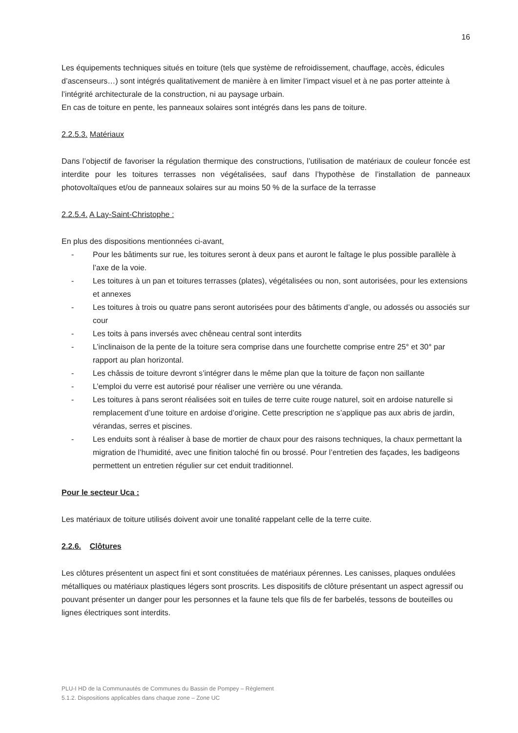16
Les équipements techniques situés en toiture (tels que système de refroidissement, chauffage, accès, édicules d’ascenseurs…) sont intégrés qualitativement de manière à en limiter l’impact visuel et à ne pas porter atteinte à l’intégrité architecturale de la construction, ni au paysage urbain.
En cas de toiture en pente, les panneaux solaires sont intégrés dans les pans de toiture.
2.2.5.3. Matériaux
Dans l’objectif de favoriser la régulation thermique des constructions, l’utilisation de matériaux de couleur foncée est interdite pour les toitures terrasses non végétalisées, sauf dans l’hypothèse de l’installation de panneaux photovoltaïques et/ou de panneaux solaires sur au moins 50 % de la surface de la terrasse
2.2.5.4. A Lay-Saint-Christophe :
En plus des dispositions mentionnées ci-avant,
- Pour les bâtiments sur rue, les toitures seront à deux pans et auront le faîtage le plus possible parallèle à l’axe de la voie.
- Les toitures à un pan et toitures terrasses (plates), végétalisées ou non, sont autorisées, pour les extensions et annexes
- Les toitures à trois ou quatre pans seront autorisées pour des bâtiments d’angle, ou adossés ou associés sur cour
- Les toits à pans inversés avec chêneau central sont interdits
- L’inclinaison de la pente de la toiture sera comprise dans une fourchette comprise entre 25° et 30° par rapport au plan horizontal.
- Les châssis de toiture devront s’intégrer dans le même plan que la toiture de façon non saillante
- L’emploi du verre est autorisé pour réaliser une verrière ou une véranda.
- Les toitures à pans seront réalisées soit en tuiles de terre cuite rouge naturel, soit en ardoise naturelle si remplacement d’une toiture en ardoise d’origine. Cette prescription ne s’applique pas aux abris de jardin, vérandas, serres et piscines.
- Les enduits sont à réaliser à base de mortier de chaux pour des raisons techniques, la chaux permettant la migration de l’humidité, avec une finition taloché fin ou brossé. Pour l’entretien des façades, les badigeons permettent un entretien régulier sur cet enduit traditionnel.
Pour le secteur Uca :
Les matériaux de toiture utilisés doivent avoir une tonalité rappelant celle de la terre cuite.
2.2.6. Clôtures
Les clôtures présentent un aspect fini et sont constituées de matériaux pérennes. Les canisses, plaques ondulées métalliques ou matériaux plastiques légers sont proscrits. Les dispositifs de clôture présentant un aspect agressif ou pouvant présenter un danger pour les personnes et la faune tels que fils de fer barbelés, tessons de bouteilles ou lignes électriques sont interdits.
PLU-I HD de la Communautés de Communes du Bassin de Pompey – Règlement
5.1.2. Dispositions applicables dans chaque zone – Zone UC